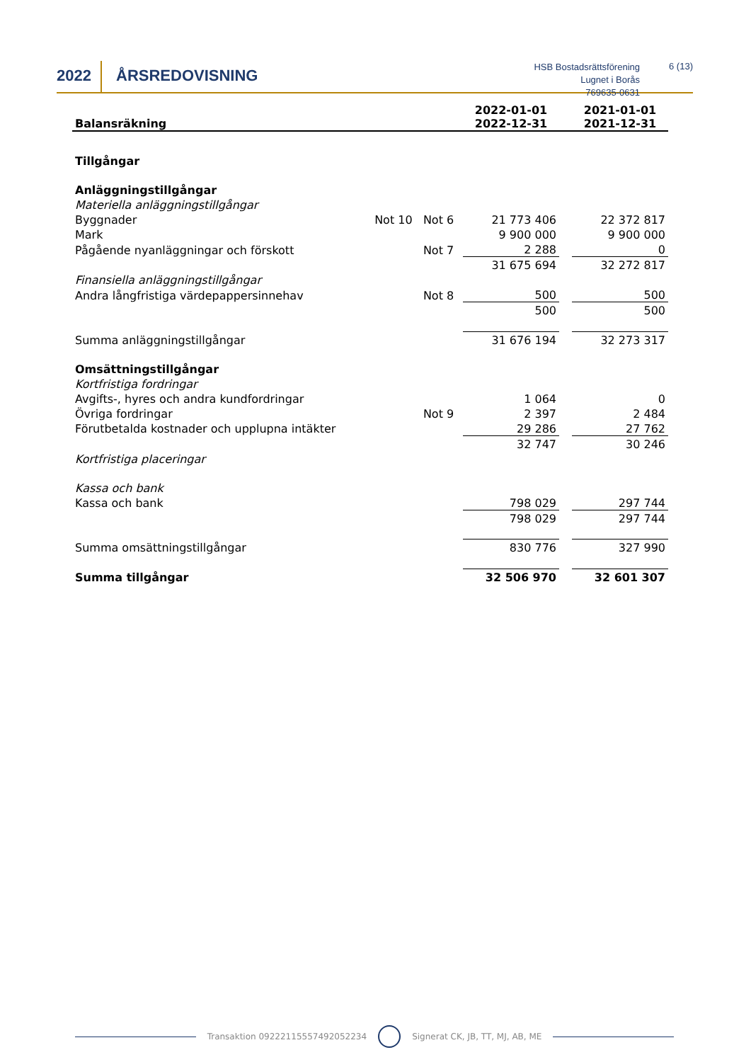2022 ÅRSREDOVISNING
HSB Bostadsrättsförening Lugnet i Borås
769635-0631
6 (13)
| Balansräkning | | | 2022-01-01 2022-12-31 | | 2021-01-01 2021-12-31 |
| Tillgångar | | | | | |
| Anläggningstillgångar | | | | | |
| Materiella anläggningstillgångar | | | | | |
| Byggnader | Not 10 Not 6 | | 21 773 406 | | 22 372 817 |
| Mark | | | 9 900 000 | | 9 900 000 |
| Pågående nyanläggningar och förskott | Not 7 | | 2 288 | | 0 |
| | | | 31 675 694 | | 32 272 817 |
| Finansiella anläggningstillgångar | | | | | |
| Andra långfristiga värdepappersinnehav | Not 8 | | 500 | | 500 |
| | | | 500 | | 500 |
| Summa anläggningstillgångar | | | 31 676 194 | | 32 273 317 |
| Omsättningstillgångar | | | | | |
| Kortfristiga fordringar | | | | | |
| Avgifts-, hyres och andra kundfordringar | | | 1 064 | | 0 |
| Övriga fordringar | Not 9 | | 2 397 | | 2 484 |
| Förutbetalda kostnader och upplupna intäkter | | | 29 286 | | 27 762 |
| | | | 32 747 | | 30 246 |
| Kortfristiga placeringar | | | | | |
| Kassa och bank | | | | | |
| Kassa och bank | | | 798 029 | | 297 744 |
| | | | 798 029 | | 297 744 |
| Summa omsättningstillgångar | | | 830 776 | | 327 990 |
| Summa tillgångar | | | 32 506 970 | | 32 601 307 |
Transaktion 09222115557492052234 Signerat CK, JB, TT, MJ, AB, ME